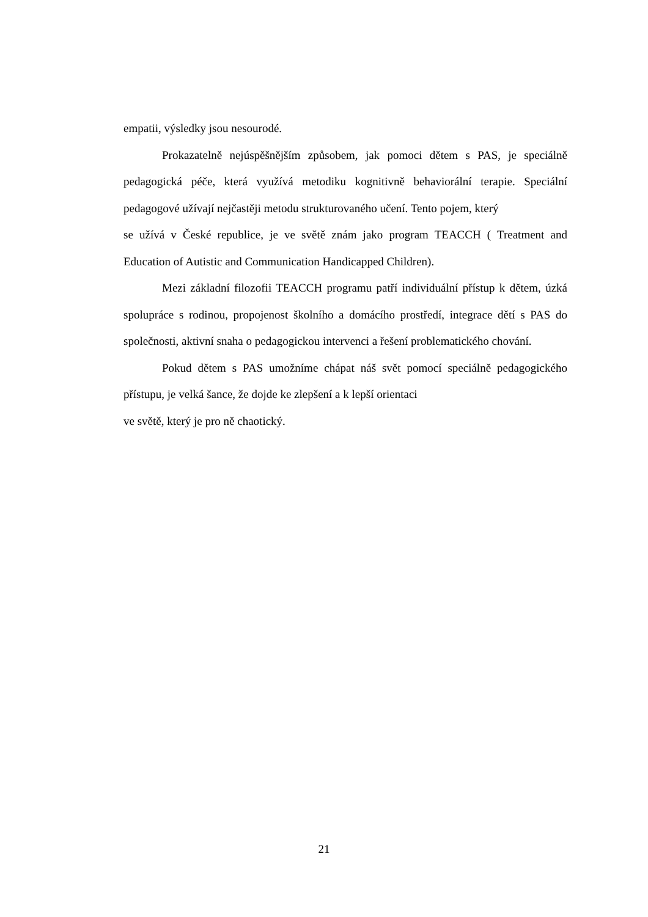empatii, výsledky jsou nesourodé.
Prokazatelně nejúspěšnějším způsobem, jak pomoci dětem s PAS, je speciálně pedagogická péče, která využívá metodiku kognitivně behaviorální terapie. Speciální pedagogové užívají nejčastěji metodu strukturovaného učení. Tento pojem, který
se užívá v České republice, je ve světě znám jako program TEACCH ( Treatment and Education of Autistic and Communication Handicapped Children).
Mezi základní filozofii TEACCH programu patří individuální přístup k dětem, úzká spolupráce s rodinou, propojenost školního a domácího prostředí, integrace dětí s PAS do společnosti, aktivní snaha o pedagogickou intervenci a řešení problematického chování.
Pokud dětem s PAS umožníme chápat náš svět pomocí speciálně pedagogického přístupu, je velká šance, že dojde ke zlepšení a k lepší orientaci
ve světě, který je pro ně chaotický.
21